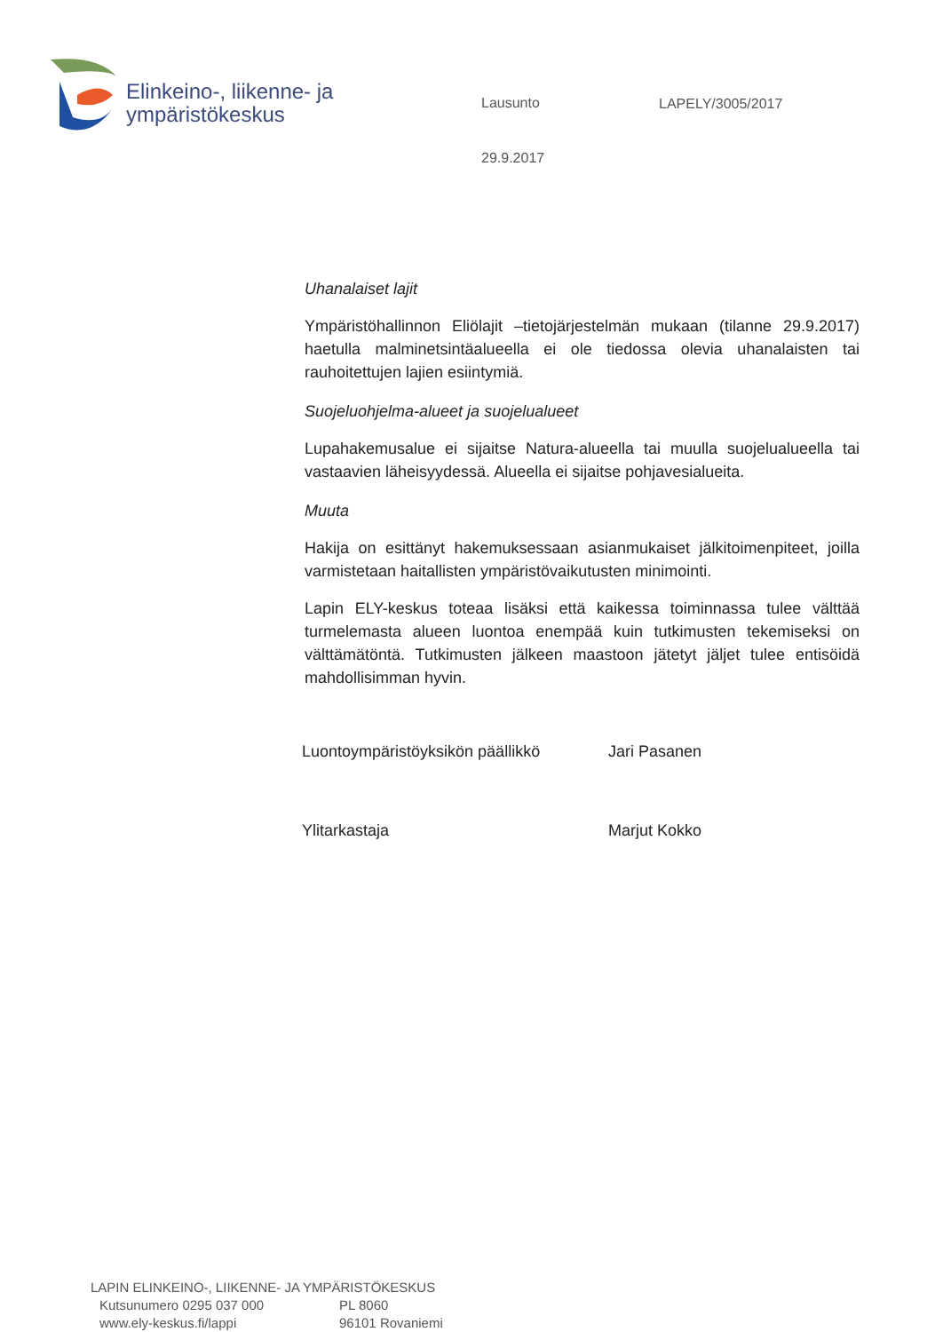Elinkeino-, liikenne- ja
ympäristökeskus
Lausunto
29.9.2017
LAPELY/3005/2017
Uhanalaiset lajit
Ympäristöhallinnon Eliölajit –tietojärjestelmän mukaan (tilanne 29.9.2017) haetulla malminetsintäalueella ei ole tiedossa olevia uhanalaisten tai rauhoitettujen lajien esiintymiä.
Suojeluohjelma-alueet ja suojelualueet
Lupahakemusalue ei sijaitse Natura-alueella tai muulla suojelualueella tai vastaavien läheisyydessä. Alueella ei sijaitse pohjavesialueita.
Muuta
Hakija on esittänyt hakemuksessaan asianmukaiset jälkitoimenpiteet, joilla varmistetaan haitallisten ympäristövaikutusten minimointi.
Lapin ELY-keskus toteaa lisäksi että kaikessa toiminnassa tulee välttää turmelemasta alueen luontoa enempää kuin tutkimusten tekemiseksi on välttämätöntä. Tutkimusten jälkeen maastoon jätetyt jäljet tulee entisöidä mahdollisimman hyvin.
Luontoympäristöyksikön päällikkö
Jari Pasanen
Ylitarkastaja Marjut Kokko
LAPIN ELINKEINO-, LIIKENNE- JA YMPÄRISTÖKESKUS
Kutsunumero 0295 037 000 PL 8060
www.ely-keskus.fi/lappi 96101 Rovaniemi